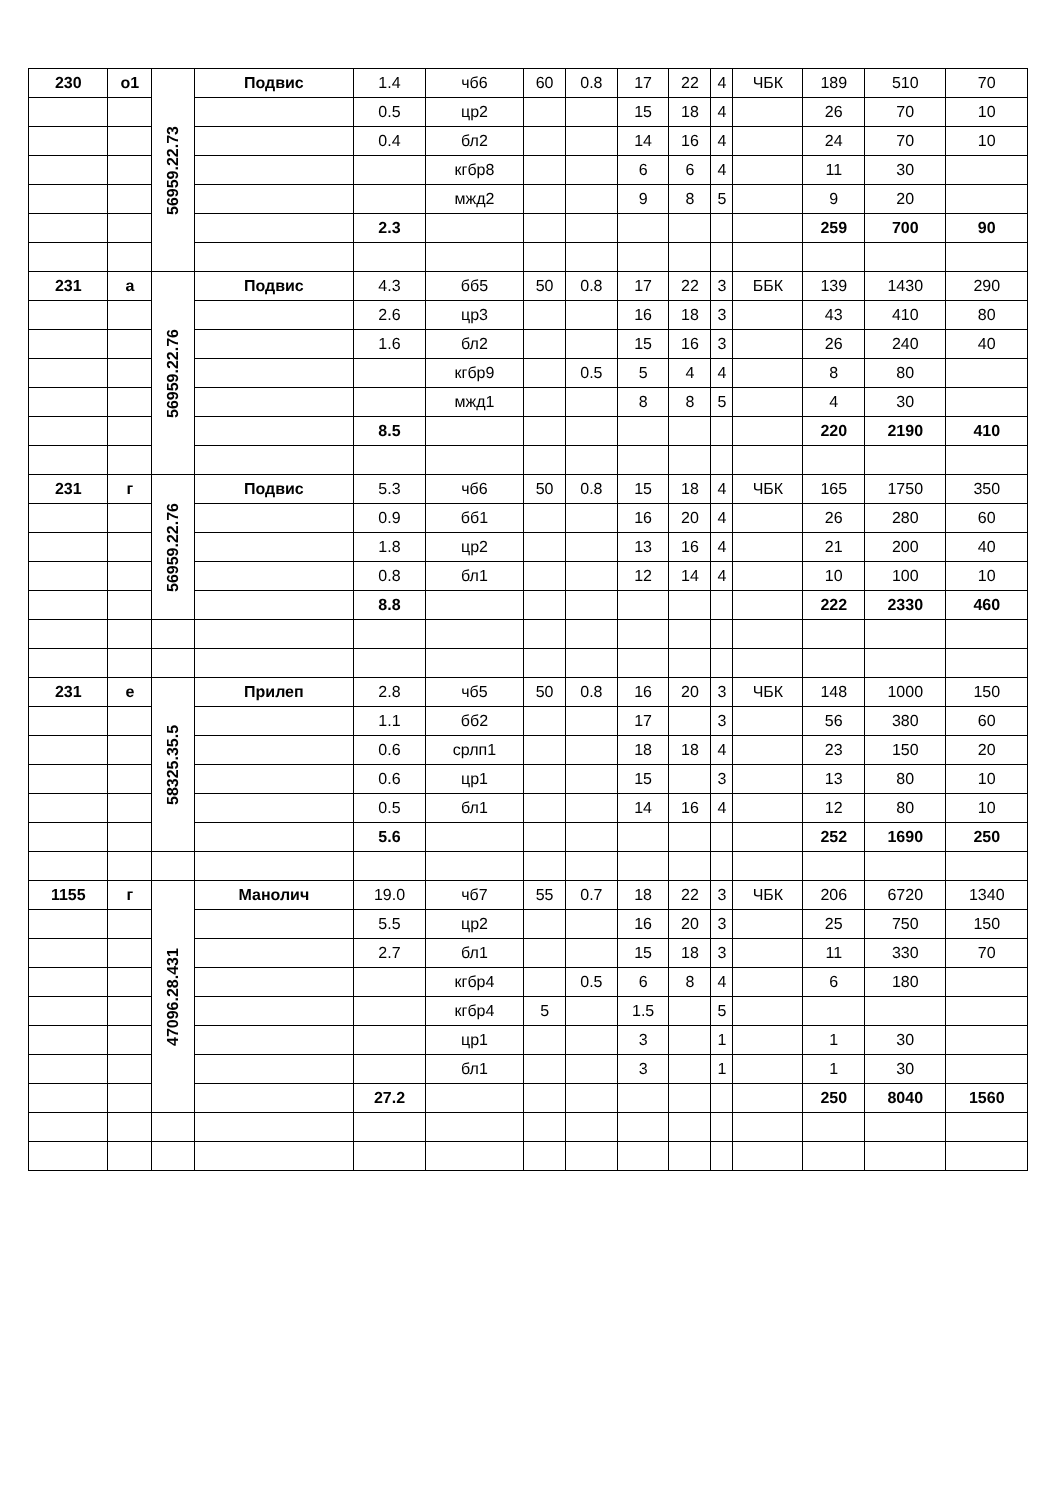| 230 | о1 | 56959.22.73 | Подвис | 1.4 | чб6 | 60 | 0.8 | 17 | 22 | 4 | ЧБК | 189 | 510 | 70 |
| | | | | 0.5 | цр2 | | | 15 | 18 | 4 | | 26 | 70 | 10 |
| | | | | 0.4 | бл2 | | | 14 | 16 | 4 | | 24 | 70 | 10 |
| | | | | | кгбр8 | | | 6 | 6 | 4 | | 11 | 30 | |
| | | | | | мжд2 | | | 9 | 8 | 5 | | 9 | 20 | |
| | | | | 2.3 | | | | | | | | 259 | 700 | 90 |
| 231 | а | 56959.22.76 | Подвис | 4.3 | бб5 | 50 | 0.8 | 17 | 22 | 3 | ББК | 139 | 1430 | 290 |
| | | | | 2.6 | цр3 | | | 16 | 18 | 3 | | 43 | 410 | 80 |
| | | | | 1.6 | бл2 | | | 15 | 16 | 3 | | 26 | 240 | 40 |
| | | | | | кгбр9 | | 0.5 | 5 | 4 | 4 | | 8 | 80 | |
| | | | | | мжд1 | | | 8 | 8 | 5 | | 4 | 30 | |
| | | | | 8.5 | | | | | | | | 220 | 2190 | 410 |
| 231 | г | 56959.22.76 | Подвис | 5.3 | чб6 | 50 | 0.8 | 15 | 18 | 4 | ЧБК | 165 | 1750 | 350 |
| | | | | 0.9 | бб1 | | | 16 | 20 | 4 | | 26 | 280 | 60 |
| | | | | 1.8 | цр2 | | | 13 | 16 | 4 | | 21 | 200 | 40 |
| | | | | 0.8 | бл1 | | | 12 | 14 | 4 | | 10 | 100 | 10 |
| | | | | 8.8 | | | | | | | | 222 | 2330 | 460 |
| 231 | е | 58325.35.5 | Прилеп | 2.8 | чб5 | 50 | 0.8 | 16 | 20 | 3 | ЧБК | 148 | 1000 | 150 |
| | | | | 1.1 | бб2 | | | 17 | | 3 | | 56 | 380 | 60 |
| | | | | 0.6 | срлп1 | | | 18 | 18 | 4 | | 23 | 150 | 20 |
| | | | | 0.6 | цр1 | | | 15 | | 3 | | 13 | 80 | 10 |
| | | | | 0.5 | бл1 | | | 14 | 16 | 4 | | 12 | 80 | 10 |
| | | | | 5.6 | | | | | | | | 252 | 1690 | 250 |
| 1155 | г | 47096.28.431 | Манолич | 19.0 | чб7 | 55 | 0.7 | 18 | 22 | 3 | ЧБК | 206 | 6720 | 1340 |
| | | | | 5.5 | цр2 | | | 16 | 20 | 3 | | 25 | 750 | 150 |
| | | | | 2.7 | бл1 | | | 15 | 18 | 3 | | 11 | 330 | 70 |
| | | | | | кгбр4 | | 0.5 | 6 | 8 | 4 | | 6 | 180 | |
| | | | | | кгбр4 | 5 | | 1.5 | | 5 | | | | |
| | | | | | цр1 | | | 3 | | 1 | | 1 | 30 | |
| | | | | | бл1 | | | 3 | | 1 | | 1 | 30 | |
| | | | | 27.2 | | | | | | | | 250 | 8040 | 1560 |